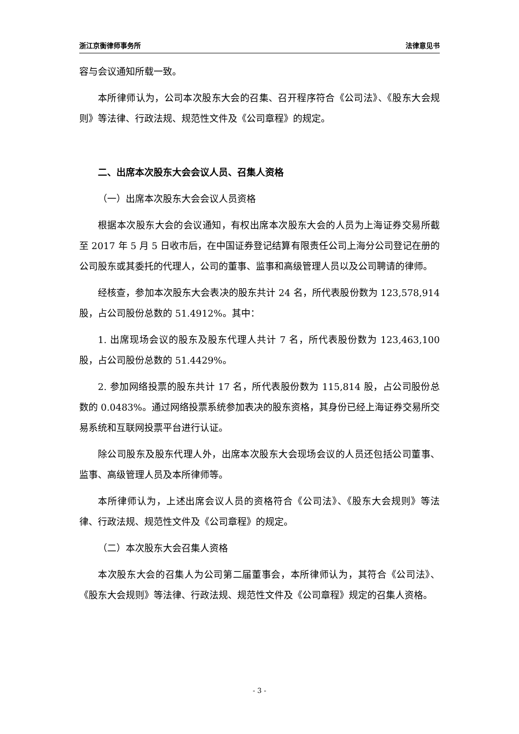浙江京衡律师事务所 法律意见书
容与会议通知所载一致。
本所律师认为，公司本次股东大会的召集、召开程序符合《公司法》、《股东大会规则》等法律、行政法规、规范性文件及《公司章程》的规定。
二、出席本次股东大会会议人员、召集人资格
（一）出席本次股东大会会议人员资格
根据本次股东大会的会议通知，有权出席本次股东大会的人员为上海证券交易所截至 2017 年 5 月 5 日收市后，在中国证券登记结算有限责任公司上海分公司登记在册的公司股东或其委托的代理人，公司的董事、监事和高级管理人员以及公司聘请的律师。
经核查，参加本次股东大会表决的股东共计 24 名，所代表股份数为 123,578,914 股，占公司股份总数的 51.4912%。其中：
1. 出席现场会议的股东及股东代理人共计 7 名，所代表股份数为 123,463,100 股，占公司股份总数的 51.4429%。
2. 参加网络投票的股东共计 17 名，所代表股份数为 115,814 股，占公司股份总数的 0.0483%。通过网络投票系统参加表决的股东资格，其身份已经上海证券交易所交易系统和互联网投票平台进行认证。
除公司股东及股东代理人外，出席本次股东大会现场会议的人员还包括公司董事、监事、高级管理人员及本所律师等。
本所律师认为，上述出席会议人员的资格符合《公司法》、《股东大会规则》等法律、行政法规、规范性文件及《公司章程》的规定。
（二）本次股东大会召集人资格
本次股东大会的召集人为公司第二届董事会，本所律师认为，其符合《公司法》、《股东大会规则》等法律、行政法规、规范性文件及《公司章程》规定的召集人资格。
- 3 -